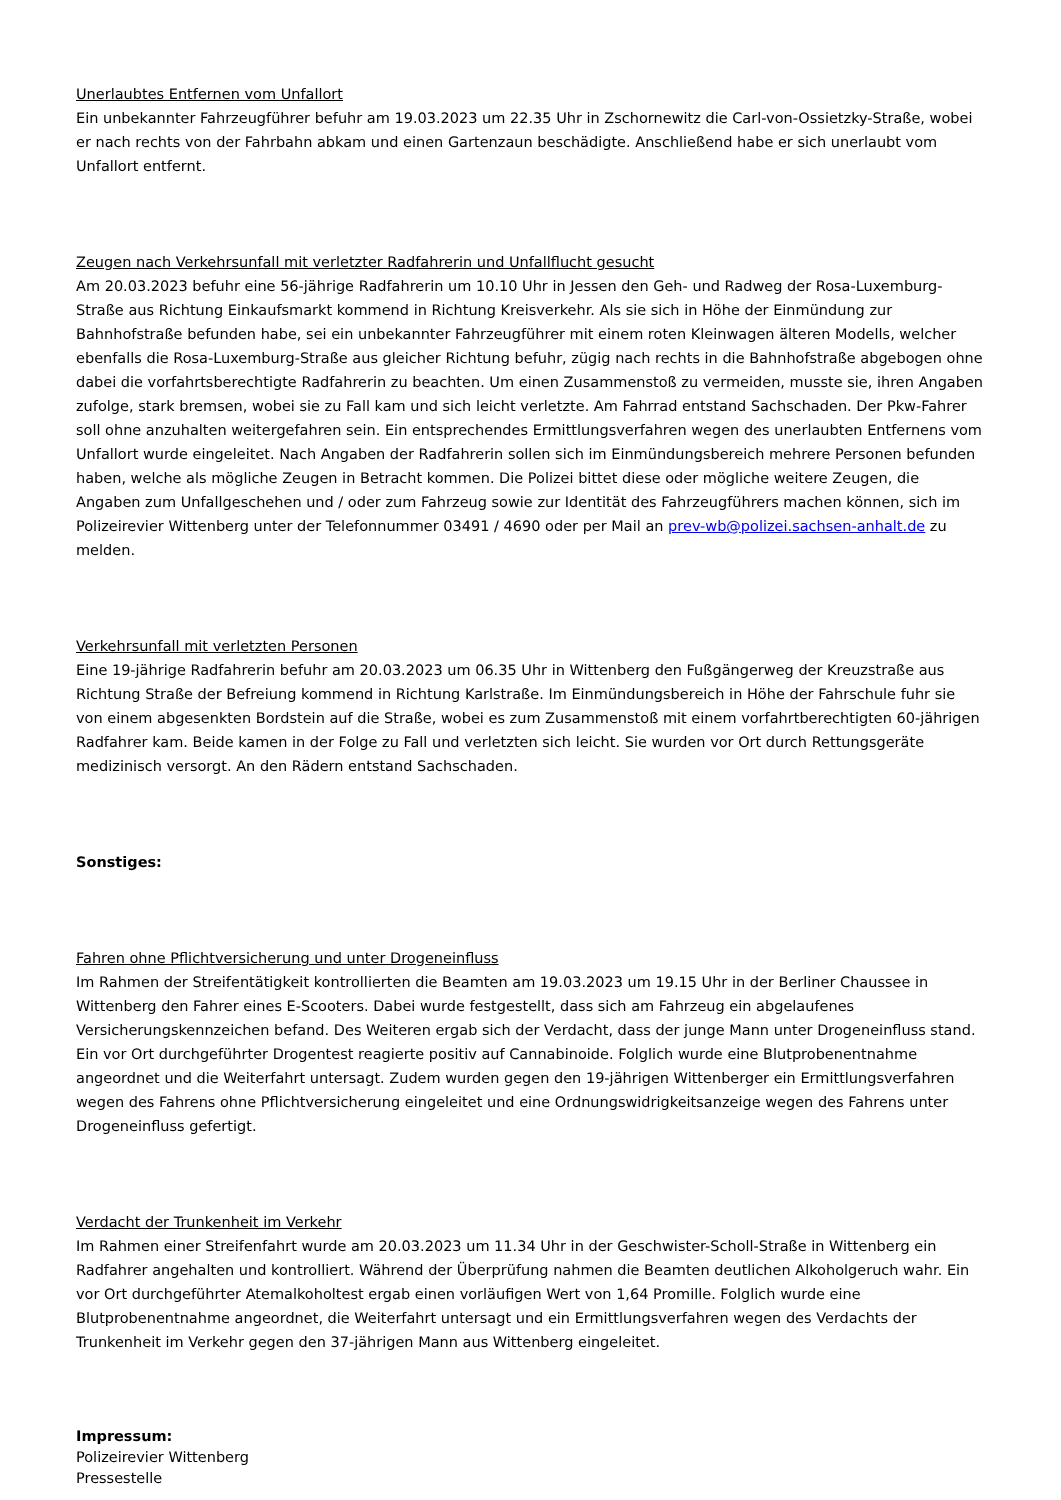Unerlaubtes Entfernen vom Unfallort
Ein unbekannter Fahrzeugführer befuhr am 19.03.2023 um 22.35 Uhr in Zschornewitz die Carl-von-Ossietzky-Straße, wobei er nach rechts von der Fahrbahn abkam und einen Gartenzaun beschädigte. Anschließend habe er sich unerlaubt vom Unfallort entfernt.
Zeugen nach Verkehrsunfall mit verletzter Radfahrerin und Unfallflucht gesucht
Am 20.03.2023 befuhr eine 56-jährige Radfahrerin um 10.10 Uhr in Jessen den Geh- und Radweg der Rosa-Luxemburg-Straße aus Richtung Einkaufsmarkt kommend in Richtung Kreisverkehr. Als sie sich in Höhe der Einmündung zur Bahnhofstraße befunden habe, sei ein unbekannter Fahrzeugführer mit einem roten Kleinwagen älteren Modells, welcher ebenfalls die Rosa-Luxemburg-Straße aus gleicher Richtung befuhr, zügig nach rechts in die Bahnhofstraße abgebogen ohne dabei die vorfahrtsberechtigte Radfahrerin zu beachten. Um einen Zusammenstoß zu vermeiden, musste sie, ihren Angaben zufolge, stark bremsen, wobei sie zu Fall kam und sich leicht verletzte. Am Fahrrad entstand Sachschaden. Der Pkw-Fahrer soll ohne anzuhalten weitergefahren sein. Ein entsprechendes Ermittlungsverfahren wegen des unerlaubten Entfernens vom Unfallort wurde eingeleitet. Nach Angaben der Radfahrerin sollen sich im Einmündungsbereich mehrere Personen befunden haben, welche als mögliche Zeugen in Betracht kommen. Die Polizei bittet diese oder mögliche weitere Zeugen, die Angaben zum Unfallgeschehen und / oder zum Fahrzeug sowie zur Identität des Fahrzeugführers machen können, sich im Polizeirevier Wittenberg unter der Telefonnummer 03491 / 4690 oder per Mail an prev-wb@polizei.sachsen-anhalt.de zu melden.
Verkehrsunfall mit verletzten Personen
Eine 19-jährige Radfahrerin befuhr am 20.03.2023 um 06.35 Uhr in Wittenberg den Fußgängerweg der Kreuzstraße aus Richtung Straße der Befreiung kommend in Richtung Karlstraße. Im Einmündungsbereich in Höhe der Fahrschule fuhr sie von einem abgesenkten Bordstein auf die Straße, wobei es zum Zusammenstoß mit einem vorfahrtberechtigten 60-jährigen Radfahrer kam. Beide kamen in der Folge zu Fall und verletzten sich leicht. Sie wurden vor Ort durch Rettungsgeräte medizinisch versorgt. An den Rädern entstand Sachschaden.
Sonstiges:
Fahren ohne Pflichtversicherung und unter Drogeneinfluss
Im Rahmen der Streifentätigkeit kontrollierten die Beamten am 19.03.2023 um 19.15 Uhr in der Berliner Chaussee in Wittenberg den Fahrer eines E-Scooters. Dabei wurde festgestellt, dass sich am Fahrzeug ein abgelaufenes Versicherungskennzeichen befand. Des Weiteren ergab sich der Verdacht, dass der junge Mann unter Drogeneinfluss stand. Ein vor Ort durchgeführter Drogentest reagierte positiv auf Cannabinoide. Folglich wurde eine Blutprobenentnahme angeordnet und die Weiterfahrt untersagt. Zudem wurden gegen den 19-jährigen Wittenberger ein Ermittlungsverfahren wegen des Fahrens ohne Pflichtversicherung eingeleitet und eine Ordnungswidrigkeitsanzeige wegen des Fahrens unter Drogeneinfluss gefertigt.
Verdacht der Trunkenheit im Verkehr
Im Rahmen einer Streifenfahrt wurde am 20.03.2023 um 11.34 Uhr in der Geschwister-Scholl-Straße in Wittenberg ein Radfahrer angehalten und kontrolliert. Während der Überprüfung nahmen die Beamten deutlichen Alkoholgeruch wahr. Ein vor Ort durchgeführter Atemalkoholtest ergab einen vorläufigen Wert von 1,64 Promille. Folglich wurde eine Blutprobenentnahme angeordnet, die Weiterfahrt untersagt und ein Ermittlungsverfahren wegen des Verdachts der Trunkenheit im Verkehr gegen den 37-jährigen Mann aus Wittenberg eingeleitet.
Impressum:
Polizeirevier Wittenberg
Pressestelle